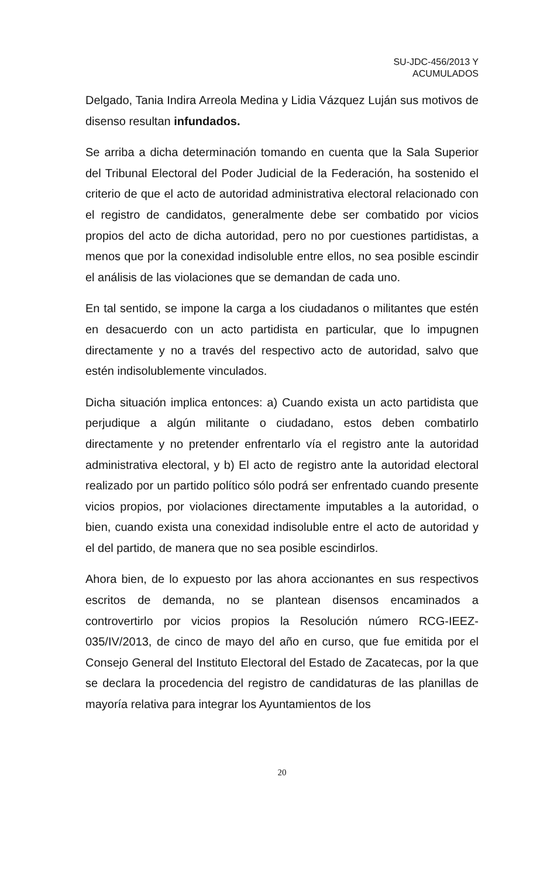SU-JDC-456/2013 Y
ACUMULADOS
Delgado, Tania Indira Arreola Medina y Lidia Vázquez Luján sus motivos de disenso resultan infundados.
Se arriba a dicha determinación tomando en cuenta que la Sala Superior del Tribunal Electoral del Poder Judicial de la Federación, ha sostenido el criterio de que el acto de autoridad administrativa electoral relacionado con el registro de candidatos, generalmente debe ser combatido por vicios propios del acto de dicha autoridad, pero no por cuestiones partidistas, a menos que por la conexidad indisoluble entre ellos, no sea posible escindir el análisis de las violaciones que se demandan de cada uno.
En tal sentido, se impone la carga a los ciudadanos o militantes que estén en desacuerdo con un acto partidista en particular, que lo impugnen directamente y no a través del respectivo acto de autoridad, salvo que estén indisolublemente vinculados.
Dicha situación implica entonces: a) Cuando exista un acto partidista que perjudique a algún militante o ciudadano, estos deben combatirlo directamente y no pretender enfrentarlo vía el registro ante la autoridad administrativa electoral, y b) El acto de registro ante la autoridad electoral realizado por un partido político sólo podrá ser enfrentado cuando presente vicios propios, por violaciones directamente imputables a la autoridad, o bien, cuando exista una conexidad indisoluble entre el acto de autoridad y el del partido, de manera que no sea posible escindirlos.
Ahora bien, de lo expuesto por las ahora accionantes en sus respectivos escritos de demanda, no se plantean disensos encaminados a controvertirlo por vicios propios la Resolución número RCG-IEEZ-035/IV/2013, de cinco de mayo del año en curso, que fue emitida por el Consejo General del Instituto Electoral del Estado de Zacatecas, por la que se declara la procedencia del registro de candidaturas de las planillas de mayoría relativa para integrar los Ayuntamientos de los
20